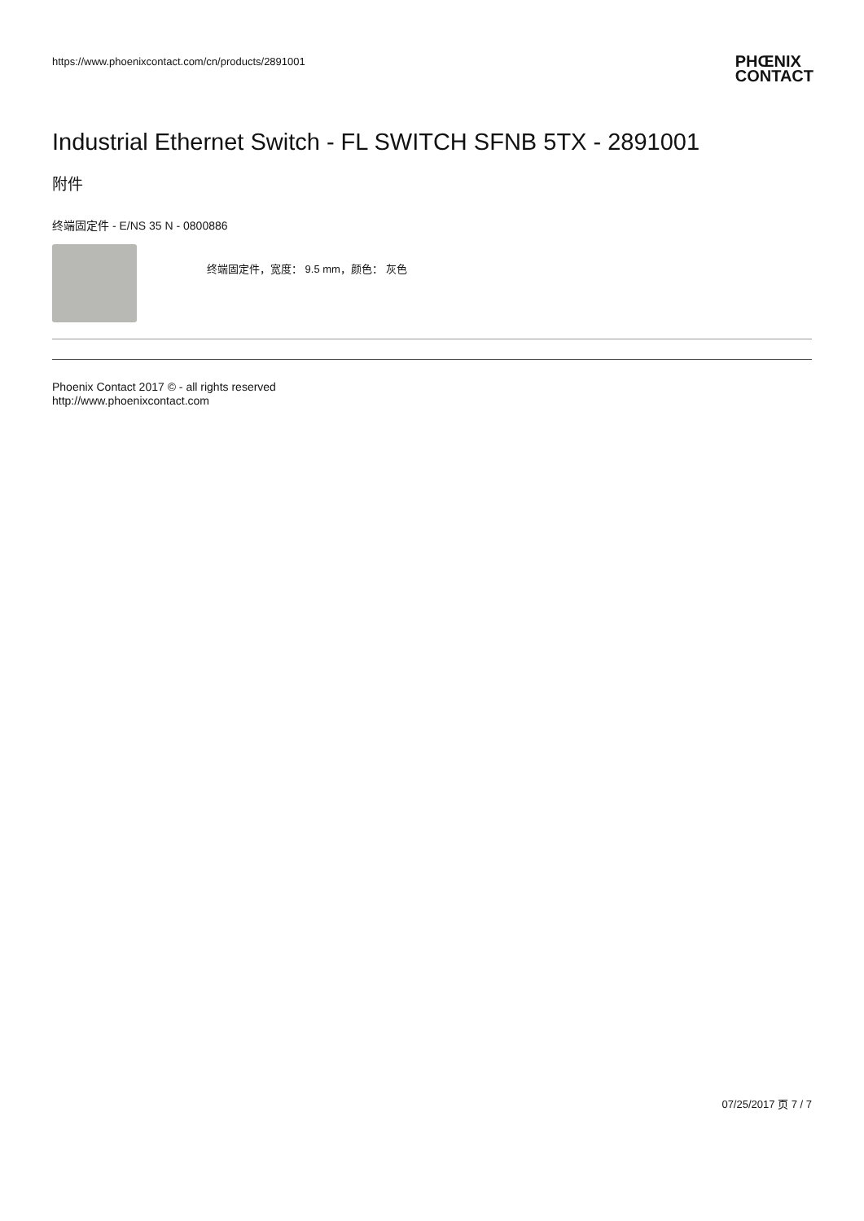https://www.phoenixcontact.com/cn/products/2891001
PHŒNIX
CONTACT
Industrial Ethernet Switch - FL SWITCH SFNB 5TX - 2891001
附件
终端固定件 - E/NS 35 N - 0800886
终端固定件，宽度： 9.5 mm，颜色： 灰色
Phoenix Contact 2017 © - all rights reserved
http://www.phoenixcontact.com
07/25/2017 页 7 / 7